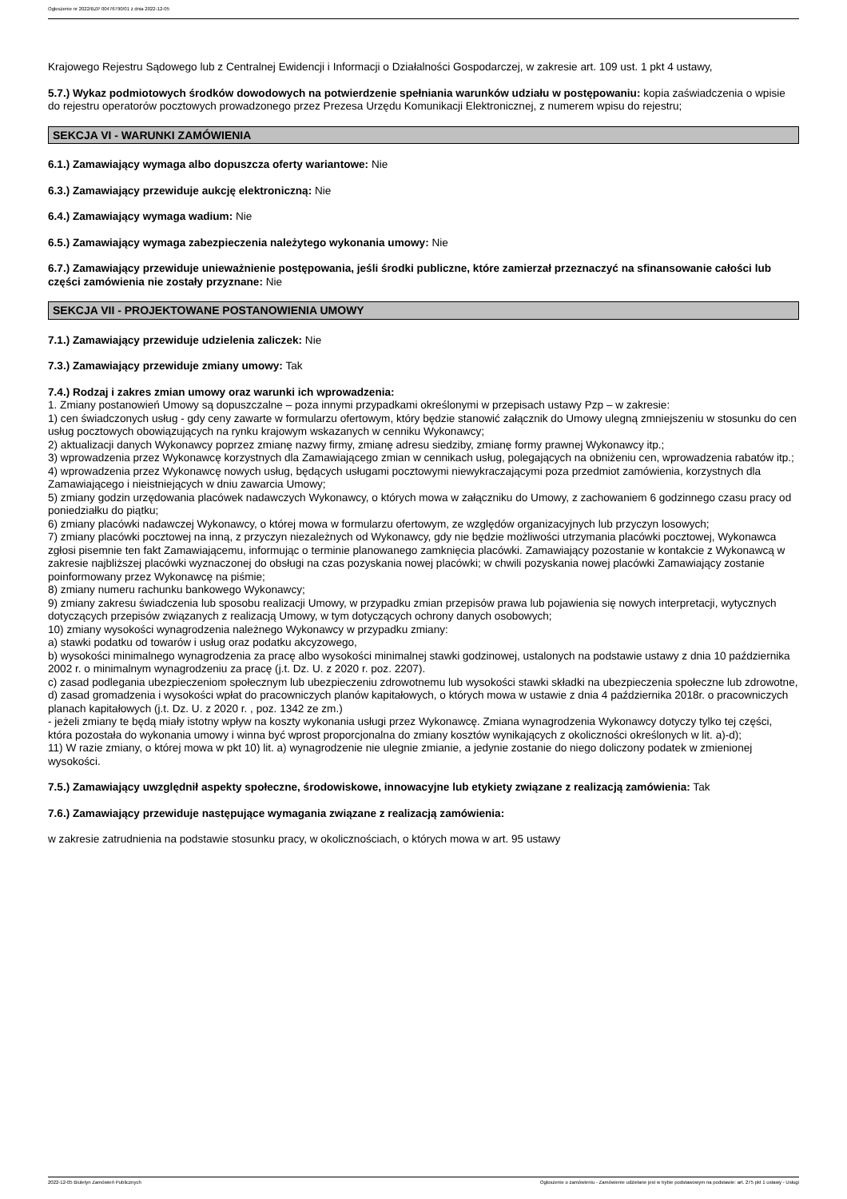Ogłoszenie nr 2022/BZP 00476790/01 z dnia 2022-12-05
Krajowego Rejestru Sądowego lub z Centralnej Ewidencji i Informacji o Działalności Gospodarczej, w zakresie art. 109 ust. 1 pkt 4 ustawy,
5.7.) Wykaz podmiotowych środków dowodowych na potwierdzenie spełniania warunków udziału w postępowaniu: kopia zaświadczenia o wpisie do rejestru operatorów pocztowych prowadzonego przez Prezesa Urzędu Komunikacji Elektronicznej, z numerem wpisu do rejestru;
SEKCJA VI - WARUNKI ZAMÓWIENIA
6.1.) Zamawiający wymaga albo dopuszcza oferty wariantowe: Nie
6.3.) Zamawiający przewiduje aukcję elektroniczną: Nie
6.4.) Zamawiający wymaga wadium: Nie
6.5.) Zamawiający wymaga zabezpieczenia należytego wykonania umowy: Nie
6.7.) Zamawiający przewiduje unieważnienie postępowania, jeśli środki publiczne, które zamierzał przeznaczyć na sfinansowanie całości lub części zamówienia nie zostały przyznane: Nie
SEKCJA VII - PROJEKTOWANE POSTANOWIENIA UMOWY
7.1.) Zamawiający przewiduje udzielenia zaliczek: Nie
7.3.) Zamawiający przewiduje zmiany umowy: Tak
7.4.) Rodzaj i zakres zmian umowy oraz warunki ich wprowadzenia:
1. Zmiany postanowień Umowy są dopuszczalne – poza innymi przypadkami określonymi w przepisach ustawy Pzp – w zakresie:
1) cen świadczonych usług - gdy ceny zawarte w formularzu ofertowym, który będzie stanowić załącznik do Umowy ulegną zmniejszeniu w stosunku do cen usług pocztowych obowiązujących na rynku krajowym wskazanych w cenniku Wykonawcy;
2) aktualizacji danych Wykonawcy poprzez zmianę nazwy firmy, zmianę adresu siedziby, zmianę formy prawnej Wykonawcy itp.;
3) wprowadzenia przez Wykonawcę korzystnych dla Zamawiającego zmian w cennikach usług, polegających na obniżeniu cen, wprowadzenia rabatów itp.;
4) wprowadzenia przez Wykonawcę nowych usług, będących usługami pocztowymi niewykraczającymi poza przedmiot zamówienia, korzystnych dla Zamawiającego i nieistniejących w dniu zawarcia Umowy;
5) zmiany godzin urzędowania placówek nadawczych Wykonawcy, o których mowa w załączniku do Umowy, z zachowaniem 6 godzinnego czasu pracy od poniedziałku do piątku;
6) zmiany placówki nadawczej Wykonawcy, o której mowa w formularzu ofertowym, ze względów organizacyjnych lub przyczyn losowych;
7) zmiany placówki pocztowej na inną, z przyczyn niezależnych od Wykonawcy, gdy nie będzie możliwości utrzymania placówki pocztowej, Wykonawca zgłosi pisemnie ten fakt Zamawiającemu, informując o terminie planowanego zamknięcia placówki. Zamawiający pozostanie w kontakcie z Wykonawcą w zakresie najbliższej placówki wyznaczonej do obsługi na czas pozyskania nowej placówki; w chwili pozyskania nowej placówki Zamawiający zostanie poinformowany przez Wykonawcę na piśmie;
8) zmiany numeru rachunku bankowego Wykonawcy;
9) zmiany zakresu świadczenia lub sposobu realizacji Umowy, w przypadku zmian przepisów prawa lub pojawienia się nowych interpretacji, wytycznych dotyczących przepisów związanych z realizacją Umowy, w tym dotyczących ochrony danych osobowych;
10) zmiany wysokości wynagrodzenia należnego Wykonawcy w przypadku zmiany:
a) stawki podatku od towarów i usług oraz podatku akcyzowego,
b) wysokości minimalnego wynagrodzenia za pracę albo wysokości minimalnej stawki godzinowej, ustalonych na podstawie ustawy z dnia 10 października 2002 r. o minimalnym wynagrodzeniu za pracę (j.t. Dz. U. z 2020 r. poz. 2207).
c) zasad podlegania ubezpieczeniom społecznym lub ubezpieczeniu zdrowotnemu lub wysokości stawki składki na ubezpieczenia społeczne lub zdrowotne,
d) zasad gromadzenia i wysokości wpłat do pracowniczych planów kapitałowych, o których mowa w ustawie z dnia 4 października 2018r. o pracowniczych planach kapitałowych (j.t. Dz. U. z 2020 r. , poz. 1342 ze zm.)
- jeżeli zmiany te będą miały istotny wpływ na koszty wykonania usługi przez Wykonawcę. Zmiana wynagrodzenia Wykonawcy dotyczy tylko tej części, która pozostała do wykonania umowy i winna być wprost proporcjonalna do zmiany kosztów wynikających z okoliczności określonych w lit. a)-d);
11) W razie zmiany, o której mowa w pkt 10) lit. a) wynagrodzenie nie ulegnie zmianie, a jedynie zostanie do niego doliczony podatek w zmienionej wysokości.
7.5.) Zamawiający uwzględnił aspekty społeczne, środowiskowe, innowacyjne lub etykiety związane z realizacją zamówienia: Tak
7.6.) Zamawiający przewiduje następujące wymagania związane z realizacją zamówienia:
w zakresie zatrudnienia na podstawie stosunku pracy, w okolicznościach, o których mowa w art. 95 ustawy
2022-12-05 Biuletyn Zamówień Publicznych Ogłoszenie o zamówieniu - Zamówienie udzielane jest w trybie podstawowym na podstawie: art. 275 pkt 1 ustawy - Usługi